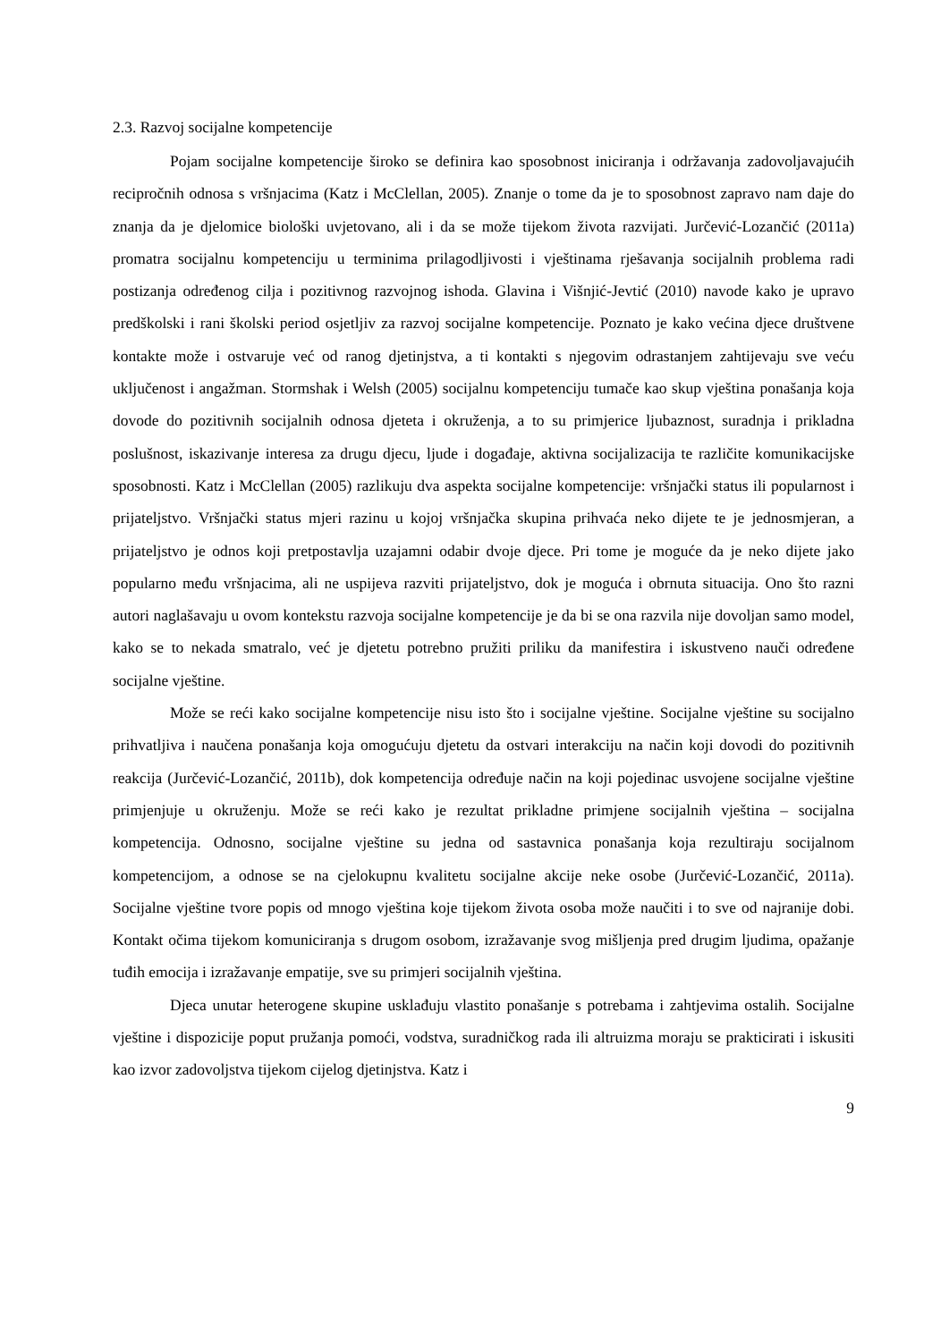2.3. Razvoj socijalne kompetencije
Pojam socijalne kompetencije široko se definira kao sposobnost iniciranja i održavanja zadovoljavajućih recipročnih odnosa s vršnjacima (Katz i McClellan, 2005). Znanje o tome da je to sposobnost zapravo nam daje do znanja da je djelomice biološki uvjetovano, ali i da se može tijekom života razvijati. Jurčević-Lozančić (2011a) promatra socijalnu kompetenciju u terminima prilagodljivosti i vještinama rješavanja socijalnih problema radi postizanja određenog cilja i pozitivnog razvojnog ishoda. Glavina i Višnjić-Jevtić (2010) navode kako je upravo predškolski i rani školski period osjetljiv za razvoj socijalne kompetencije. Poznato je kako većina djece društvene kontakte može i ostvaruje već od ranog djetinjstva, a ti kontakti s njegovim odrastanjem zahtijevaju sve veću uključenost i angažman. Stormshak i Welsh (2005) socijalnu kompetenciju tumače kao skup vještina ponašanja koja dovode do pozitivnih socijalnih odnosa djeteta i okruženja, a to su primjerice ljubaznost, suradnja i prikladna poslušnost, iskazivanje interesa za drugu djecu, ljude i događaje, aktivna socijalizacija te različite komunikacijske sposobnosti. Katz i McClellan (2005) razlikuju dva aspekta socijalne kompetencije: vršnjački status ili popularnost i prijateljstvo. Vršnjački status mjeri razinu u kojoj vršnjačka skupina prihvaća neko dijete te je jednosmjeran, a prijateljstvo je odnos koji pretpostavlja uzajamni odabir dvoje djece. Pri tome je moguće da je neko dijete jako popularno među vršnjacima, ali ne uspijeva razviti prijateljstvo, dok je moguća i obrnuta situacija. Ono što razni autori naglašavaju u ovom kontekstu razvoja socijalne kompetencije je da bi se ona razvila nije dovoljan samo model, kako se to nekada smatralo, već je djetetu potrebno pružiti priliku da manifestira i iskustveno nauči određene socijalne vještine.
Može se reći kako socijalne kompetencije nisu isto što i socijalne vještine. Socijalne vještine su socijalno prihvatljiva i naučena ponašanja koja omogućuju djetetu da ostvari interakciju na način koji dovodi do pozitivnih reakcija (Jurčević-Lozančić, 2011b), dok kompetencija određuje način na koji pojedinac usvojene socijalne vještine primjenjuje u okruženju. Može se reći kako je rezultat prikladne primjene socijalnih vještina – socijalna kompetencija. Odnosno, socijalne vještine su jedna od sastavnica ponašanja koja rezultiraju socijalnom kompetencijom, a odnose se na cjelokupnu kvalitetu socijalne akcije neke osobe (Jurčević-Lozančić, 2011a). Socijalne vještine tvore popis od mnogo vještina koje tijekom života osoba može naučiti i to sve od najranije dobi. Kontakt očima tijekom komuniciranja s drugom osobom, izražavanje svog mišljenja pred drugim ljudima, opažanje tuđih emocija i izražavanje empatije, sve su primjeri socijalnih vještina.
Djeca unutar heterogene skupine usklađuju vlastito ponašanje s potrebama i zahtjevima ostalih. Socijalne vještine i dispozicije poput pružanja pomoći, vodstva, suradničkog rada ili altruizma moraju se prakticirati i iskusiti kao izvor zadovoljstva tijekom cijelog djetinjstva. Katz i
9